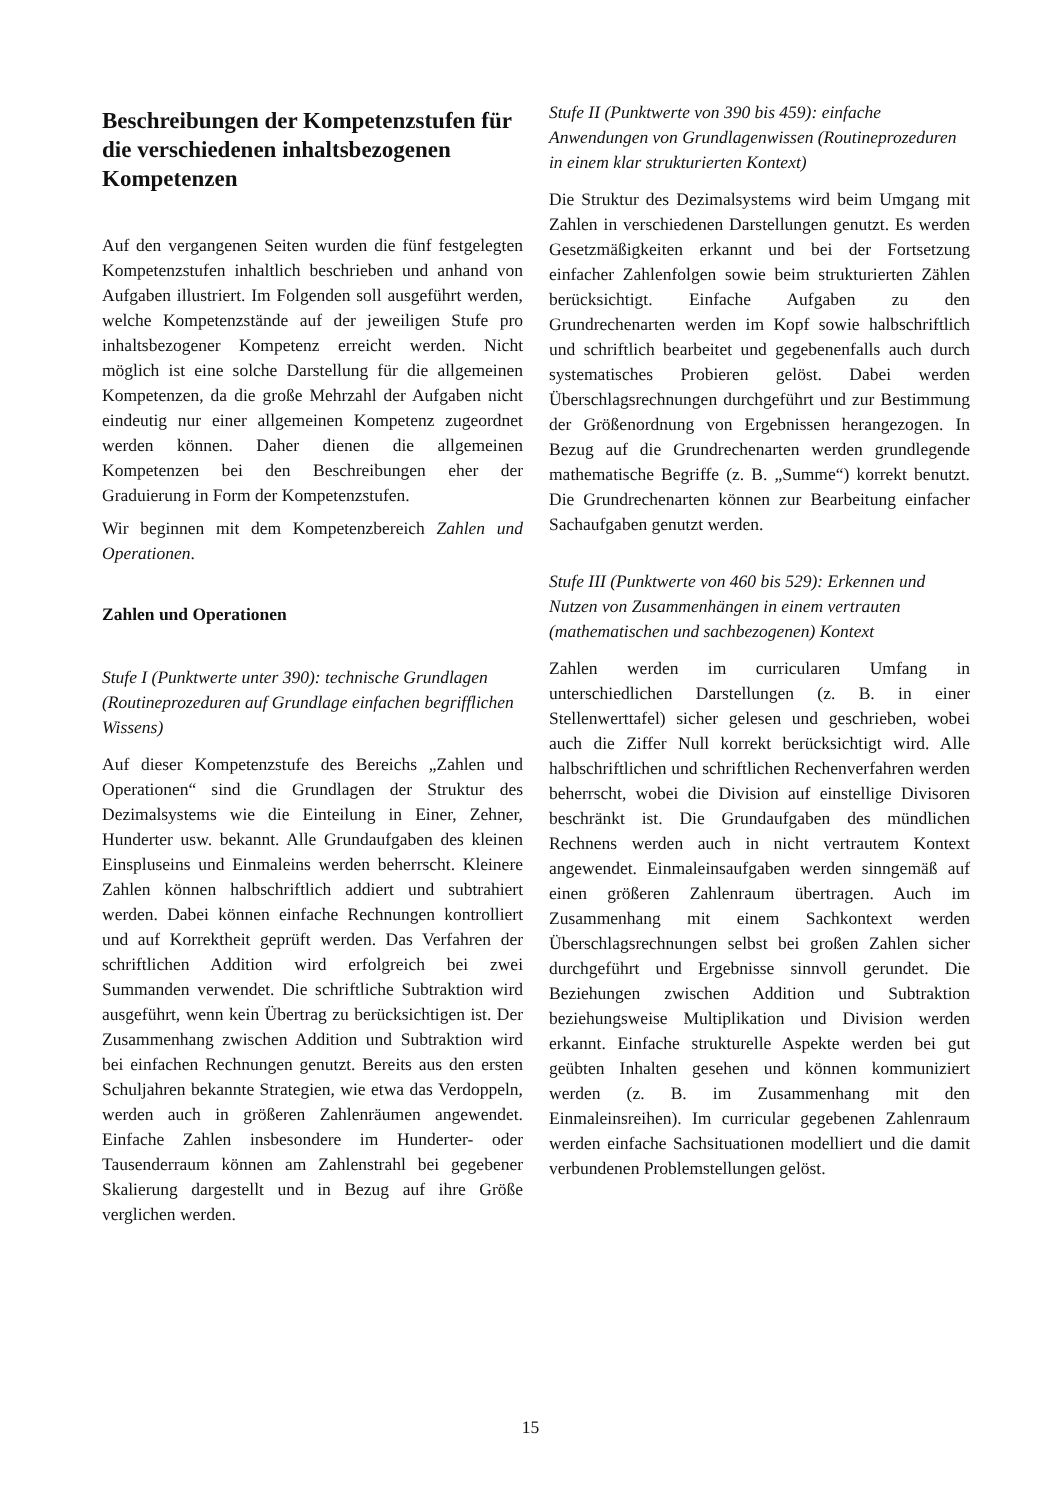Beschreibungen der Kompetenzstufen für die verschiedenen inhaltsbezogenen Kompetenzen
Auf den vergangenen Seiten wurden die fünf festgelegten Kompetenzstufen inhaltlich beschrieben und anhand von Aufgaben illustriert. Im Folgenden soll ausgeführt werden, welche Kompetenzstände auf der jeweiligen Stufe pro inhaltsbezogener Kompetenz erreicht werden. Nicht möglich ist eine solche Darstellung für die allgemeinen Kompetenzen, da die große Mehrzahl der Aufgaben nicht eindeutig nur einer allgemeinen Kompetenz zugeordnet werden können. Daher dienen die allgemeinen Kompetenzen bei den Beschreibungen eher der Graduierung in Form der Kompetenzstufen.
Wir beginnen mit dem Kompetenzbereich Zahlen und Operationen.
Zahlen und Operationen
Stufe I (Punktwerte unter 390): technische Grundlagen (Routineprozeduren auf Grundlage einfachen begrifflichen Wissens)
Auf dieser Kompetenzstufe des Bereichs „Zahlen und Operationen“ sind die Grundlagen der Struktur des Dezimalsystems wie die Einteilung in Einer, Zehner, Hunderter usw. bekannt. Alle Grundaufgaben des kleinen Einspluseins und Einmaleins werden beherrscht. Kleinere Zahlen können halbschriftlich addiert und subtrahiert werden. Dabei können einfache Rechnungen kontrolliert und auf Korrektheit geprüft werden. Das Verfahren der schriftlichen Addition wird erfolgreich bei zwei Summanden verwendet. Die schriftliche Subtraktion wird ausgeführt, wenn kein Übertrag zu berücksichtigen ist. Der Zusammenhang zwischen Addition und Subtraktion wird bei einfachen Rechnungen genutzt. Bereits aus den ersten Schuljahren bekannte Strategien, wie etwa das Verdoppeln, werden auch in größeren Zahlenräumen angewendet. Einfache Zahlen insbesondere im Hunderter- oder Tausenderraum können am Zahlenstrahl bei gegebener Skalierung dargestellt und in Bezug auf ihre Größe verglichen werden.
Stufe II (Punktwerte von 390 bis 459): einfache Anwendungen von Grundlagenwissen (Routineprozeduren in einem klar strukturierten Kontext)
Die Struktur des Dezimalsystems wird beim Umgang mit Zahlen in verschiedenen Darstellungen genutzt. Es werden Gesetzmäßigkeiten erkannt und bei der Fortsetzung einfacher Zahlenfolgen sowie beim strukturierten Zählen berücksichtigt. Einfache Aufgaben zu den Grundrechenarten werden im Kopf sowie halbschriftlich und schriftlich bearbeitet und gegebenenfalls auch durch systematisches Probieren gelöst. Dabei werden Überschlagsrechnungen durchgeführt und zur Bestimmung der Größenordnung von Ergebnissen herangezogen. In Bezug auf die Grundrechenarten werden grundlegende mathematische Begriffe (z. B. „Summe“) korrekt benutzt. Die Grundrechenarten können zur Bearbeitung einfacher Sachaufgaben genutzt werden.
Stufe III (Punktwerte von 460 bis 529): Erkennen und Nutzen von Zusammenhängen in einem vertrauten (mathematischen und sachbezogenen) Kontext
Zahlen werden im curricularen Umfang in unterschiedlichen Darstellungen (z. B. in einer Stellenwerttafel) sicher gelesen und geschrieben, wobei auch die Ziffer Null korrekt berücksichtigt wird. Alle halbschriftlichen und schriftlichen Rechenverfahren werden beherrscht, wobei die Division auf einstellige Divisoren beschränkt ist. Die Grundaufgaben des mündlichen Rechnens werden auch in nicht vertrautem Kontext angewendet. Einmaleinsaufgaben werden sinngemäß auf einen größeren Zahlenraum übertragen. Auch im Zusammenhang mit einem Sachkontext werden Überschlagsrechnungen selbst bei großen Zahlen sicher durchgeführt und Ergebnisse sinnvoll gerundet. Die Beziehungen zwischen Addition und Subtraktion beziehungsweise Multiplikation und Division werden erkannt. Einfache strukturelle Aspekte werden bei gut geübten Inhalten gesehen und können kommuniziert werden (z. B. im Zusammenhang mit den Einmaleinsreihen). Im curricular gegebenen Zahlenraum werden einfache Sachsituationen modelliert und die damit verbundenen Problemstellungen gelöst.
15